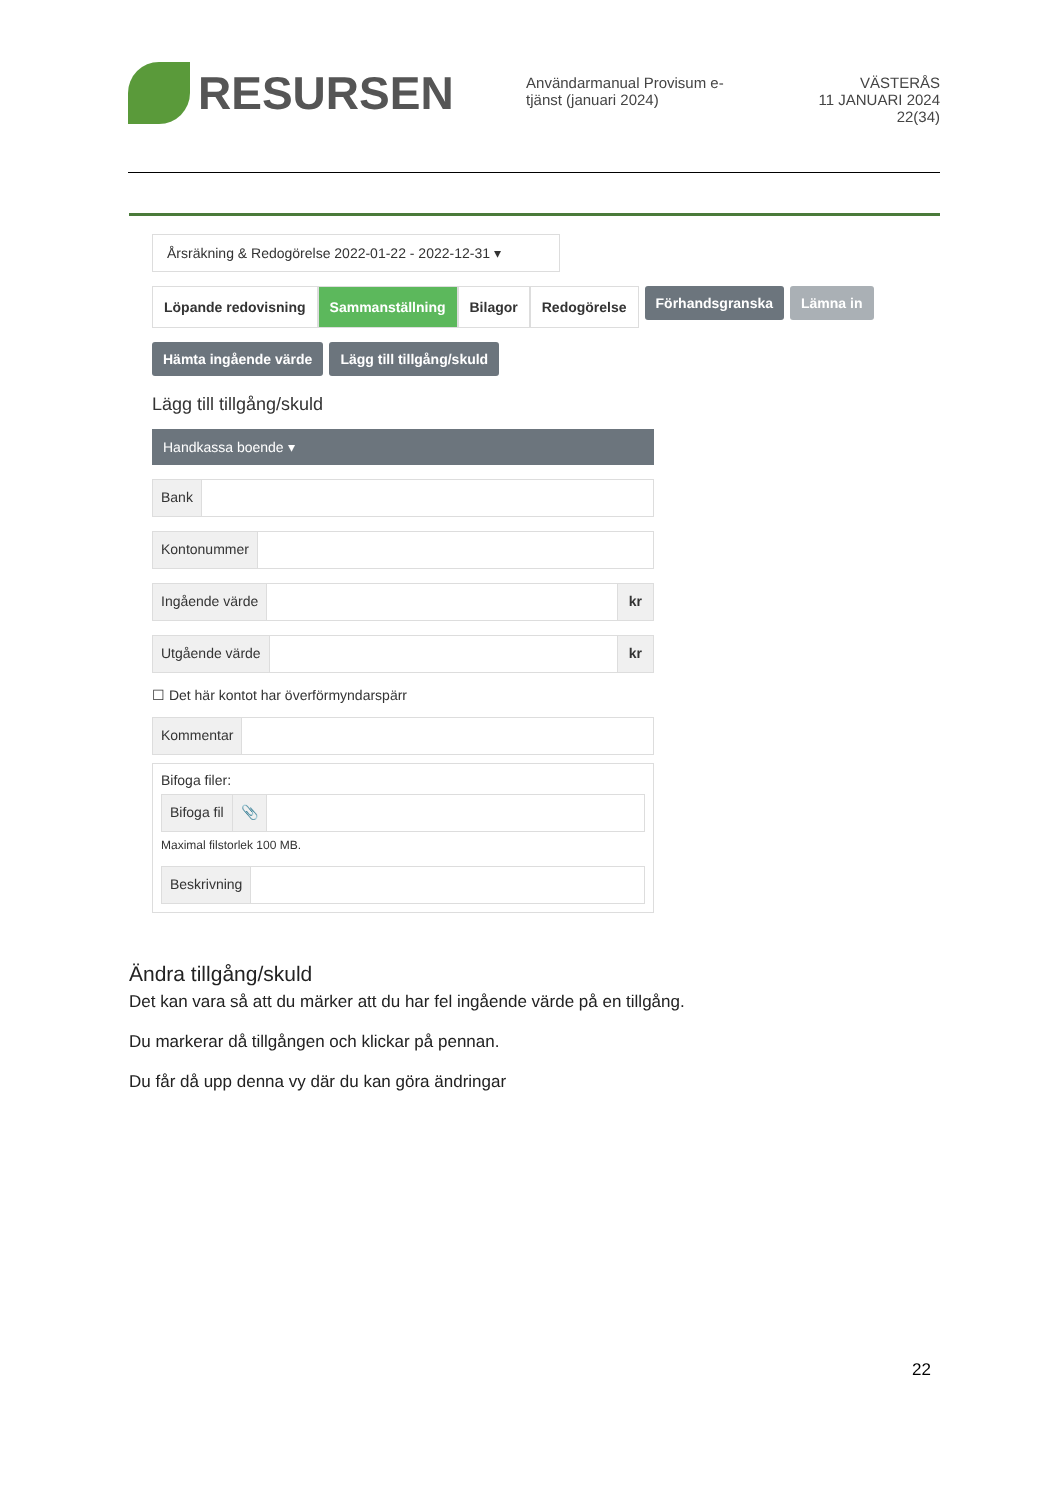RESURSEN
Användarmanual Provisum e-tjänst (januari 2024)
VÄSTERÅS
11 JANUARI 2024
22(34)
Årsräkning & Redogörelse 2022-01-22 - 2022-12-31 ▾
Löpande redovisning Sammanställning Bilagor Redogörelse
Förhandsgranska Lämna in
Hämta ingående värde Lägg till tillgång/skuld
Lägg till tillgång/skuld
Handkassa boende ▾
Bank
Kontonummer
Ingående värde kr
Utgående värde kr
☐ Det här kontot har överförmyndarspärr
Kommentar
Bifoga filer:
Bifoga fil 📎
Maximal filstorlek 100 MB.
Beskrivning
Ändra tillgång/skuld
Det kan vara så att du märker att du har fel ingående värde på en tillgång.
Du markerar då tillgången och klickar på pennan.
Du får då upp denna vy där du kan göra ändringar
22